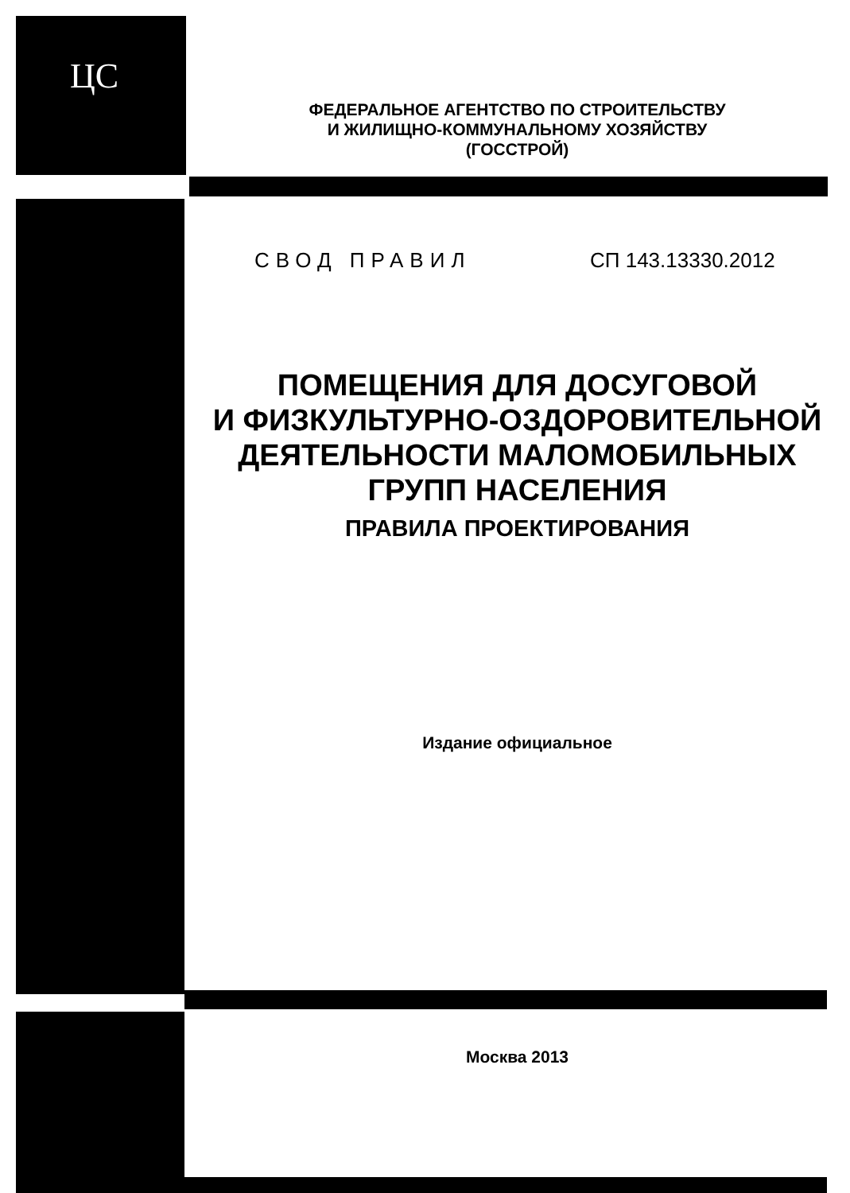ЦС
ФЕДЕРАЛЬНОЕ АГЕНТСТВО ПО СТРОИТЕЛЬСТВУ
И ЖИЛИЩНО-КОММУНАЛЬНОМУ ХОЗЯЙСТВУ
(ГОССТРОЙ)
СВОД ПРАВИЛ СП 143.13330.2012
ПОМЕЩЕНИЯ ДЛЯ ДОСУГОВОЙ
И ФИЗКУЛЬТУРНО-ОЗДОРОВИТЕЛЬНОЙ
ДЕЯТЕЛЬНОСТИ МАЛОМОБИЛЬНЫХ
ГРУПП НАСЕЛЕНИЯ
ПРАВИЛА ПРОЕКТИРОВАНИЯ
Издание официальное
Москва 2013